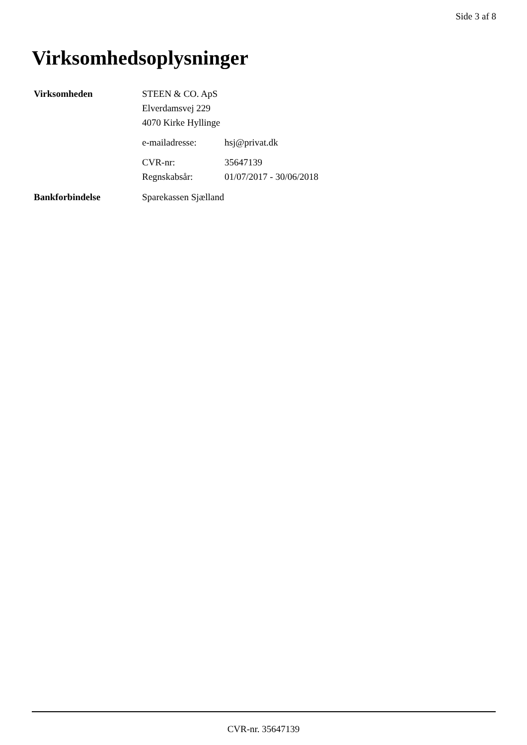Side 3 af 8
Virksomhedsoplysninger
Virksomheden STEEN & CO. ApS
Elverdamsvej 229
4070 Kirke Hyllinge
e-mailadresse: hsj@privat.dk
CVR-nr: 35647139
Regnskabsår: 01/07/2017 - 30/06/2018
Bankforbindelse Sparekassen Sjælland
CVR-nr. 35647139